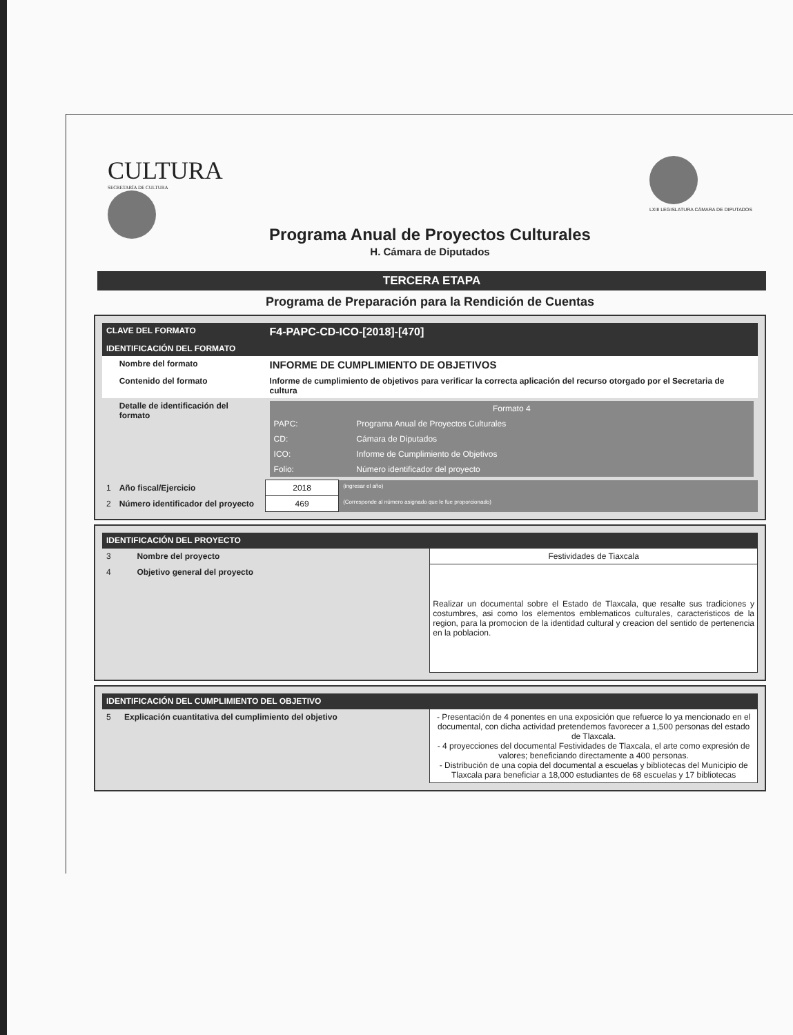CULTURA
SECRETARÍA DE CULTURA
LXIII LEGISLATURA CÁMARA DE DIPUTADOS
Programa Anual de Proyectos Culturales
H. Cámara de Diputados
TERCERA ETAPA
Programa de Preparación para la Rendición de Cuentas
| CLAVE DEL FORMATO | | F4-PAPC-CD-ICO-[2018]-[470] | |
| IDENTIFICACIÓN DEL FORMATO | | | |
| | Nombre del formato | INFORME DE CUMPLIMIENTO DE OBJETIVOS | |
| | Contenido del formato | Informe de cumplimiento de objetivos para verificar la correcta aplicación del recurso otorgado por el Secretaria de cultura | |
| | Detalle de identificación del formato | / Formato 4 / / / PAPC: / Programa Anual de Proyectos Culturales / / CD: / Cámara de Diputados / / ICO: / Informe de Cumplimiento de Objetivos / / Folio: / Número identificador del proyecto / | |
| 1 | Año fiscal/Ejercicio | 2018 | (ingresar el año) |
| 2 | Número identificador del proyecto | 469 | (Corresponde al número asignado que le fue proporcionado) |
| IDENTIFICACIÓN DEL PROYECTO | | |
| 3 | Nombre del proyecto | Festividades de Tiaxcala |
| 4 | Objetivo general del proyecto | Realizar un documental sobre el Estado de Tlaxcala, que resalte sus tradiciones y costumbres, asi como los elementos emblematicos culturales, caracteristicos de la region, para la promocion de la identidad cultural y creacion del sentido de pertenencia en la poblacion. |
| IDENTIFICACIÓN DEL CUMPLIMIENTO DEL OBJETIVO | | |
| 5 | Explicación cuantitativa del cumplimiento del objetivo | - Presentación de 4 ponentes en una exposición que refuerce lo ya mencionado en el documental, con dicha actividad pretendemos favorecer a 1,500 personas del estado de Tlaxcala. - 4 proyecciones del documental Festividades de Tlaxcala, el arte como expresión de valores; beneficiando directamente a 400 personas. - Distribución de una copia del documental a escuelas y bibliotecas del Municipio de Tlaxcala para beneficiar a 18,000 estudiantes de 68 escuelas y 17 bibliotecas |